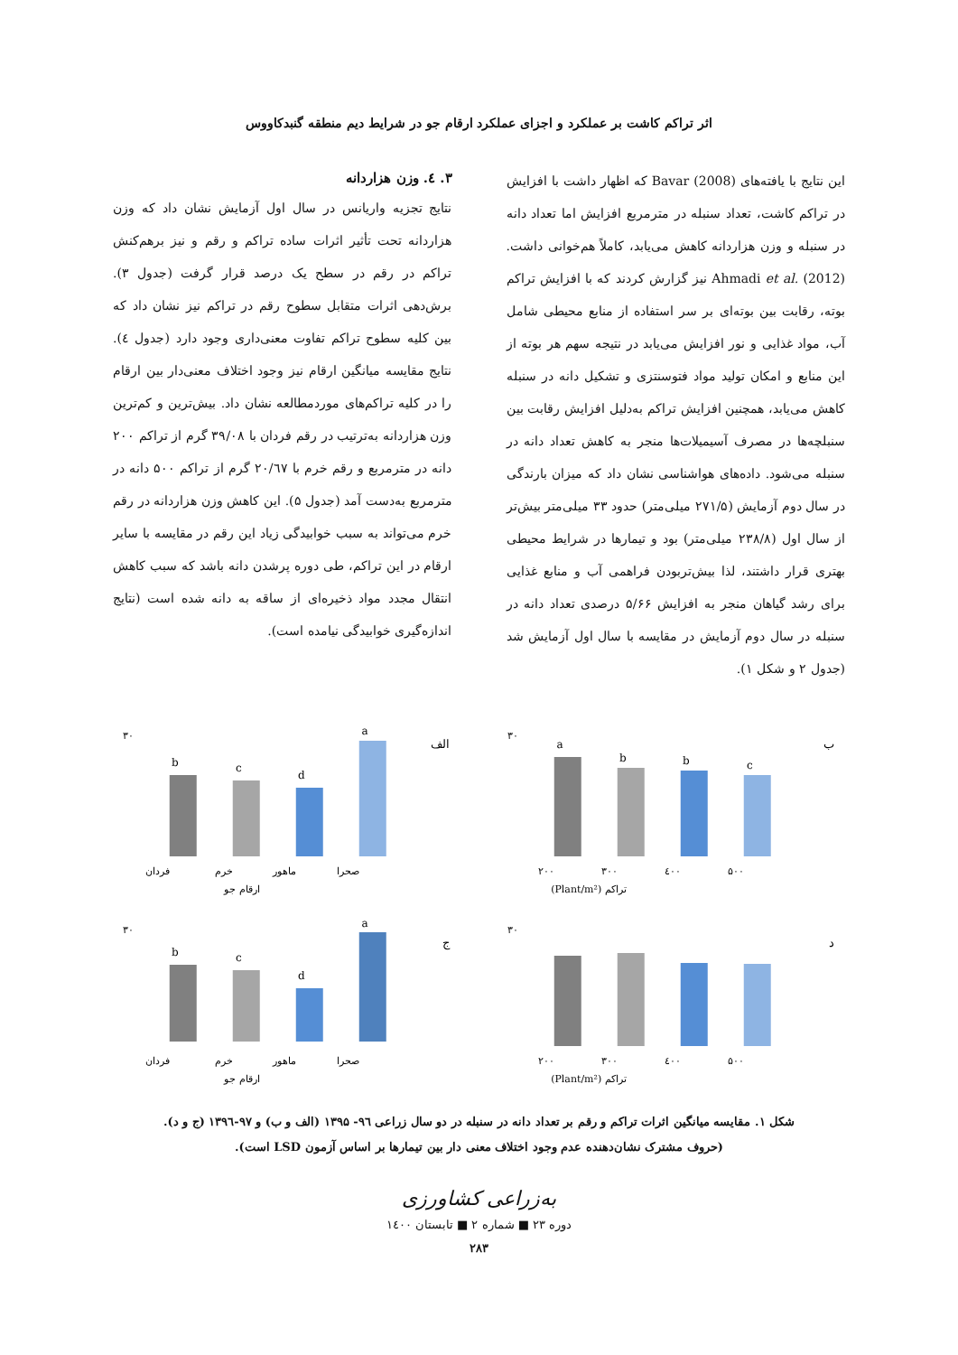اثر تراکم کاشت بر عملکرد و اجزای عملکرد ارقام جو در شرایط دیم منطقه گنبدکاووس
این نتایج با یافته‌های Bavar (2008) که اظهار داشت با افزایش در تراکم کاشت، تعداد سنبله در مترمربع افزایش اما تعداد دانه در سنبله و وزن هزاردانه کاهش می‌یابد، کاملاً هم‌خوانی داشت. Ahmadi et al. (2012) نیز گزارش کردند که با افزایش تراکم بوته، رقابت بین بوته‌ای بر سر استفاده از منابع محیطی شامل آب، مواد غذایی و نور افزایش می‌یابد در نتیجه سهم هر بوته از این منابع و امکان تولید مواد فتوسنتزی و تشکیل دانه در سنبله کاهش می‌یابد، همچنین افزایش تراکم به‌دلیل افزایش رقابت بین سنبلچه‌ها در مصرف آسیمیلات‌ها منجر به کاهش تعداد دانه در سنبله می‌شود. داده‌های هواشناسی نشان داد که میزان بارندگی در سال دوم آزمایش (۲۷۱/۵ میلی‌متر) حدود ۳۳ میلی‌متر بیش‌تر از سال اول (۲۳۸/۸ میلی‌متر) بود و تیمارها در شرایط محیطی بهتری قرار داشتند، لذا بیش‌تربودن فراهمی آب و منابع غذایی برای رشد گیاهان منجر به افزایش ۵/۶۶ درصدی تعداد دانه در سنبله در سال دوم آزمایش در مقایسه با سال اول آزمایش شد (جدول ۲ و شکل ۱).
۳. ٤. وزن هزاردانه
نتایج تجزیه واریانس در سال اول آزمایش نشان داد که وزن هزاردانه تحت تأثیر اثرات ساده تراکم و رقم و نیز برهم‌کنش تراکم در رقم در سطح یک درصد قرار گرفت (جدول ۳). برش‌دهی اثرات متقابل سطوح رقم در تراکم نیز نشان داد که بین کلیه سطوح تراکم تفاوت معنی‌داری وجود دارد (جدول ٤). نتایج مقایسه میانگین ارقام نیز وجود اختلاف معنی‌دار بین ارقام را در کلیه تراکم‌های موردمطالعه نشان داد. بیش‌ترین و کم‌ترین وزن هزاردانه به‌ترتیب در رقم فردان با ۳۹/۰۸ گرم از تراکم ۲۰۰ دانه در مترمربع و رقم خرم با ۲۰/٦۷ گرم از تراکم ۵۰۰ دانه در مترمربع به‌دست آمد (جدول ۵). این کاهش وزن هزاردانه در رقم خرم می‌تواند به سبب خوابیدگی زیاد این رقم در مقایسه با سایر ارقام در این تراکم، طی دوره پرشدن دانه باشد که سبب کاهش انتقال مجدد مواد ذخیره‌ای از ساقه به دانه شده است (نتایج اندازه‌گیری خوابیدگی نیامده است).
ب
a
b
b
c
۲۰۰
۳۰۰
٤۰۰
۵۰۰
تراکم (Plant/m²)
۳۰
الف
b
c
d
a
فردان
خرم
ماهور
صحرا
ارقام جو
۳۰
د
۲۰۰
۳۰۰
٤۰۰
۵۰۰
تراکم (Plant/m²)
۳۰
ج
b
c
d
a
فردان
خرم
ماهور
صحرا
ارقام جو
۳۰
شکل ۱. مقایسه میانگین اثرات تراکم و رقم بر تعداد دانه در سنبله در دو سال زراعی ۹٦- ۱۳۹۵ (الف و ب) و ۹۷-۱۳۹٦ (ج و د).
(حروف مشترک نشان‌دهنده عدم وجود اختلاف معنی دار بین تیمارها بر اساس آزمون LSD است).
به‌زراعی کشاورزی
دوره ۲۳ ■ شماره ۲ ■ تابستان ۱٤۰۰
۲۸۳